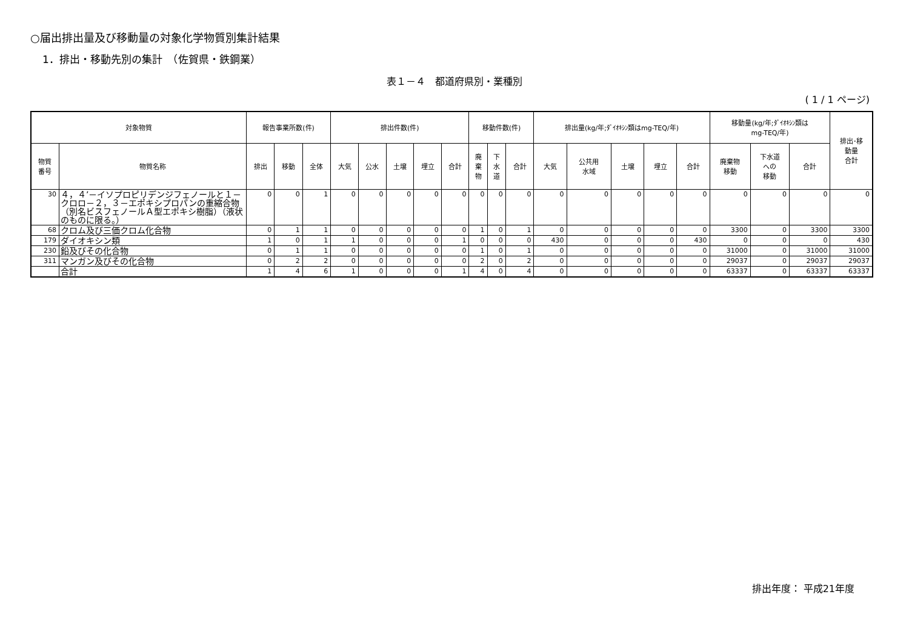○届出排出量及び移動量の対象化学物質別集計結果
1．排出・移動先別の集計　（佐賀県・鉄鋼業）
表１－４　都道府県別・業種別
( 1 / 1 ページ)
| 対象物質 | | 報告事業所数(件) | | | 排出件数(件) | | | | | 移動件数(件) | | | 排出量(kg/年;ﾀﾞｲｵｷｼﾝ類はmg-TEQ/年) | | | | | 移動量(kg/年;ﾀﾞｲｵｷｼﾝ類は mg-TEQ/年) | | | 排出･移 動量 合計 |
| --- | --- | --- | --- | --- | --- | --- | --- | --- | --- | --- | --- | --- | --- | --- | --- | --- | --- | --- | --- | --- | --- |
| 物質 番号 | 物質名称 | 排出 | 移動 | 全体 | 大気 | 公水 | 土壌 | 埋立 | 合計 | 廃 棄 物 | 下 水 道 | 合計 | 大気 | 公共用 水域 | 土壌 | 埋立 | 合計 | 廃棄物 移動 | 下水道 への 移動 | 合計 | |
| 30 | ４，４’－イソプロピリデンジフェノールと１－クロロ－２，３－エポキシプロパンの重縮合物（別名ビスフェノールＡ型エポキシ樹脂）（液状のものに限る。） | 0 | 0 | 1 | 0 | 0 | 0 | 0 | 0 | 0 | 0 | 0 | 0 | 0 | 0 | 0 | 0 | 0 | 0 | 0 | 0 |
| 68 | クロム及び三価クロム化合物 | 0 | 1 | 1 | 0 | 0 | 0 | 0 | 0 | 1 | 0 | 1 | 0 | 0 | 0 | 0 | 0 | 3300 | 0 | 3300 | 3300 |
| 179 | ダイオキシン類 | 1 | 0 | 1 | 1 | 0 | 0 | 0 | 1 | 0 | 0 | 0 | 430 | 0 | 0 | 0 | 430 | 0 | 0 | 0 | 430 |
| 230 | 鉛及びその化合物 | 0 | 1 | 1 | 0 | 0 | 0 | 0 | 0 | 1 | 0 | 1 | 0 | 0 | 0 | 0 | 0 | 31000 | 0 | 31000 | 31000 |
| 311 | マンガン及びその化合物 | 0 | 2 | 2 | 0 | 0 | 0 | 0 | 0 | 2 | 0 | 2 | 0 | 0 | 0 | 0 | 0 | 29037 | 0 | 29037 | 29037 |
| | 合計 | 1 | 4 | 6 | 1 | 0 | 0 | 0 | 1 | 4 | 0 | 4 | 0 | 0 | 0 | 0 | 0 | 63337 | 0 | 63337 | 63337 |
排出年度： 平成21年度